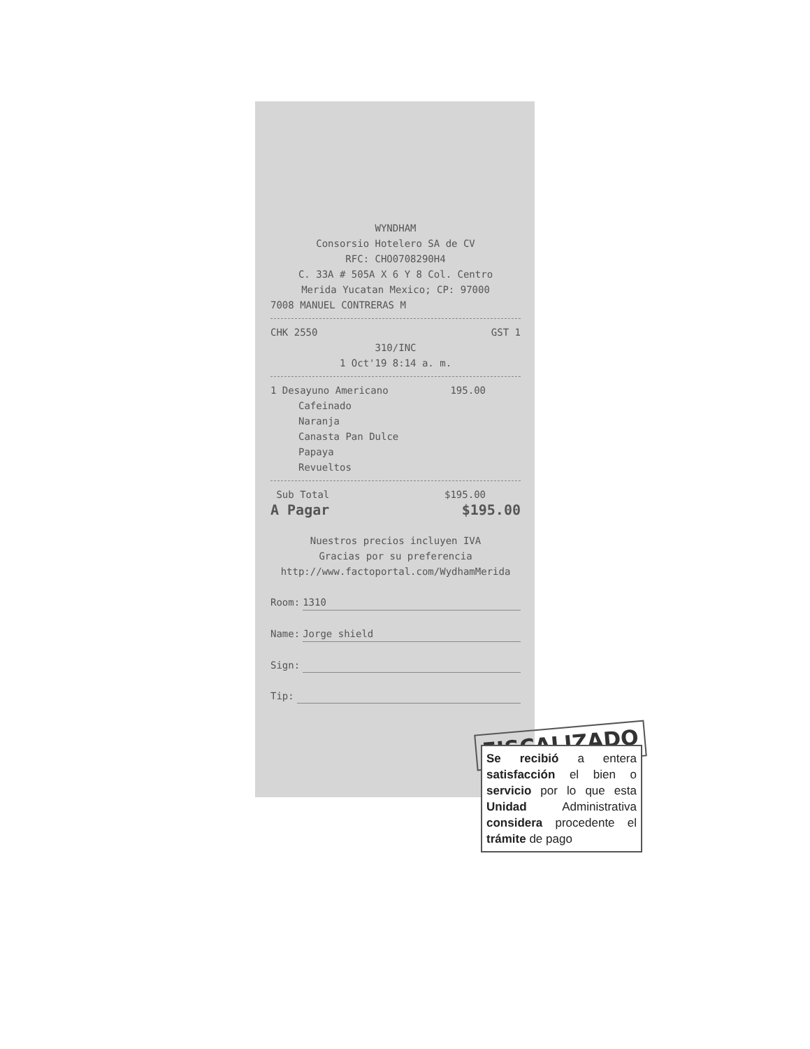WYNDHAM
Consorsio Hotelero SA de CV
RFC: CHO0708290H4
C. 33A # 505A X 6 Y 8 Col. Centro
Merida Yucatan Mexico; CP: 97000
7008 MANUEL CONTRERAS M
CHK 2550 GST 1
310/INC
1 Oct'19 8:14 a. m.
1 Desayuno Americano 195.00
Cafeinado
Naranja
Canasta Pan Dulce
Papaya
Revueltos
Sub Total $195.00
A Pagar $195.00
Nuestros precios incluyen IVA
Gracias por su preferencia
http://www.factoportal.com/WydhamMerida
Room: 1310
Name: Jorge shield
Sign:
Tip:
FISCALIZADO
Se recibió a entera satisfacción el bien o servicio por lo que esta Unidad Administrativa considera procedente el trámite de pago